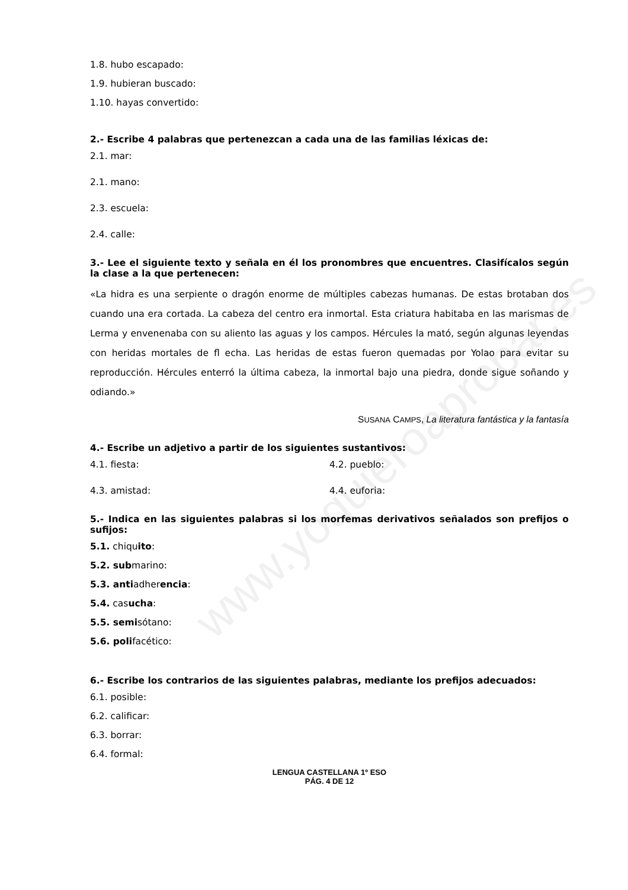www.yoquieroaprobar.es
1.8. hubo escapado:
1.9. hubieran buscado:
1.10. hayas convertido:
2.- Escribe 4 palabras que pertenezcan a cada una de las familias léxicas de:
2.1. mar:
2.1. mano:
2.3. escuela:
2.4. calle:
3.- Lee el siguiente texto y señala en él los pronombres que encuentres. Clasifícalos según la clase a la que pertenecen:
«La hidra es una serpiente o dragón enorme de múltiples cabezas humanas. De estas brotaban dos cuando una era cortada. La cabeza del centro era inmortal. Esta criatura habitaba en las marismas de Lerma y envenenaba con su aliento las aguas y los campos. Hércules la mató, según algunas leyendas con heridas mortales de fl echa. Las heridas de estas fueron quemadas por Yolao para evitar su reproducción. Hércules enterró la última cabeza, la inmortal bajo una piedra, donde sigue soñando y odiando.»
SUSANA CAMPS, La literatura fantástica y la fantasía
4.- Escribe un adjetivo a partir de los siguientes sustantivos:
4.1. fiesta: 4.2. pueblo:
4.3. amistad: 4.4. euforia:
5.- Indica en las siguientes palabras si los morfemas derivativos señalados son prefijos o sufijos:
5.1. chiquito:
5.2. submarino:
5.3. antiadherencia:
5.4. casucha:
5.5. semisótano:
5.6. polifacético:
6.- Escribe los contrarios de las siguientes palabras, mediante los prefijos adecuados:
6.1. posible:
6.2. calificar:
6.3. borrar:
6.4. formal:
LENGUA CASTELLANA 1º ESO
PÁG. 4 DE 12